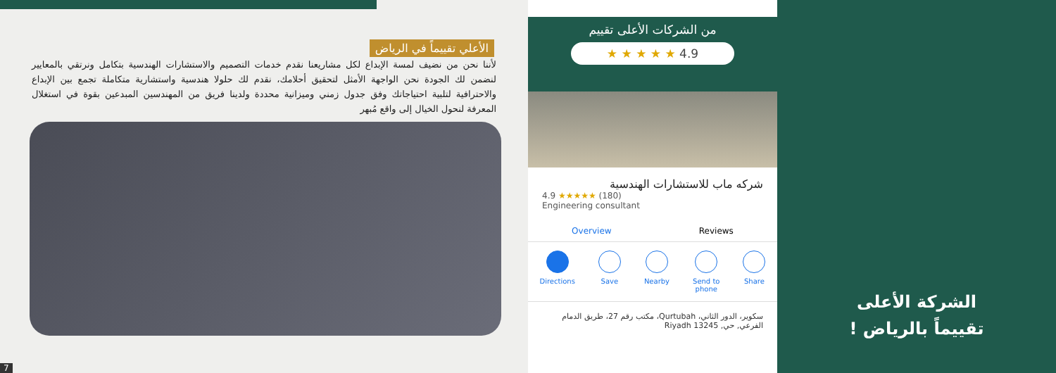الأعلي تقييماً في الرياض
لأننا نحن من نضيف لمسة الإبداع لكل مشاريعنا نقدم خدمات التصميم والاستشارات الهندسية بتكامل ونرتقي بالمعايير لنضمن لك الجودة نحن الواجهة الأمثل لتحقيق أحلامك، نقدم لك حلولا هندسية واستشارية متكاملة تجمع بين الإبداع والاحترافية لتلبية احتياجاتك وفق جدول زمني وميزانية محددة ولدينا فريق من المهندسين المبدعين بقوة في استغلال المعرفة لنحول الخيال إلى واقع مُبهر
7
من الشركات الأعلى تقييم
4.9 ★ ★ ★ ★ ★
شركه ماب للاستشارات الهندسية
4.9 ★★★★★ (180)
Engineering consultant
Overview Reviews
Directions Save Nearby Send to
phone
Share
سكوير، الدور الثاني، Qurtubah، مكتب رقم 27، طريق الدمام الفرعي, حي, Riyadh 13245
الشركة الأعلى
تقييماً بالرياض !